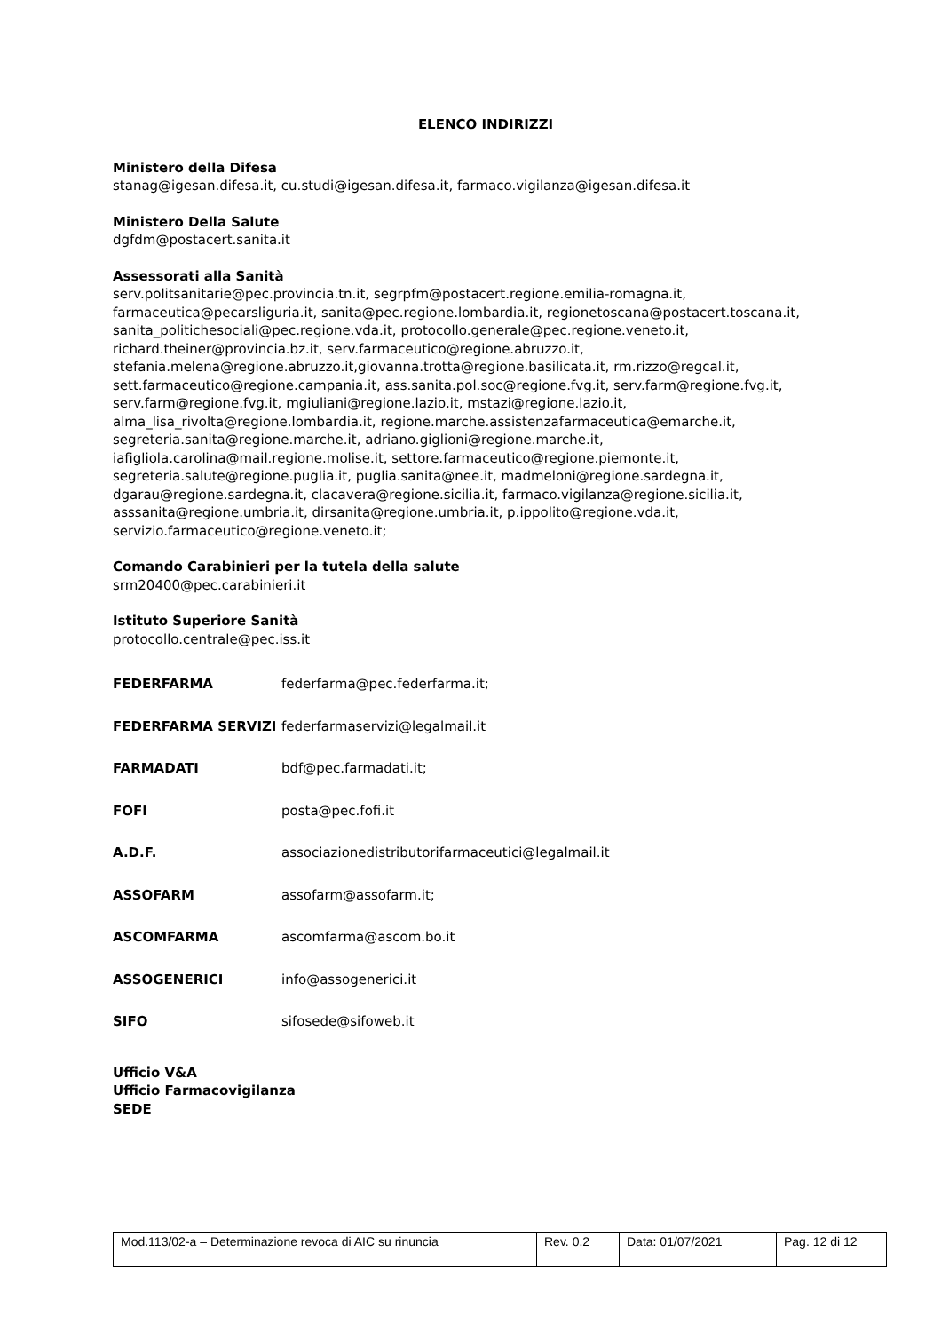ELENCO INDIRIZZI
Ministero della Difesa
stanag@igesan.difesa.it, cu.studi@igesan.difesa.it, farmaco.vigilanza@igesan.difesa.it
Ministero Della Salute
dgfdm@postacert.sanita.it
Assessorati alla Sanità
serv.politsanitarie@pec.provincia.tn.it, segrpfm@postacert.regione.emilia-romagna.it, farmaceutica@pecarsliguria.it, sanita@pec.regione.lombardia.it, regionetoscana@postacert.toscana.it, sanita_politichesociali@pec.regione.vda.it, protocollo.generale@pec.regione.veneto.it, richard.theiner@provincia.bz.it, serv.farmaceutico@regione.abruzzo.it, stefania.melena@regione.abruzzo.it,giovanna.trotta@regione.basilicata.it, rm.rizzo@regcal.it, sett.farmaceutico@regione.campania.it, ass.sanita.pol.soc@regione.fvg.it, serv.farm@regione.fvg.it, serv.farm@regione.fvg.it, mgiuliani@regione.lazio.it, mstazi@regione.lazio.it, alma_lisa_rivolta@regione.lombardia.it, regione.marche.assistenzafarmaceutica@emarche.it, segreteria.sanita@regione.marche.it, adriano.giglioni@regione.marche.it, iafigliola.carolina@mail.regione.molise.it, settore.farmaceutico@regione.piemonte.it, segreteria.salute@regione.puglia.it, puglia.sanita@nee.it, madmeloni@regione.sardegna.it, dgarau@regione.sardegna.it, clacavera@regione.sicilia.it, farmaco.vigilanza@regione.sicilia.it, asssanita@regione.umbria.it, dirsanita@regione.umbria.it, p.ippolito@regione.vda.it, servizio.farmaceutico@regione.veneto.it;
Comando Carabinieri per la tutela della salute
srm20400@pec.carabinieri.it
Istituto Superiore Sanità
protocollo.centrale@pec.iss.it
| FEDERFARMA | federfarma@pec.federfarma.it; |
| FEDERFARMA SERVIZI | federfarmaservizi@legalmail.it |
| FARMADATI | bdf@pec.farmadati.it; |
| FOFI | posta@pec.fofi.it |
| A.D.F. | associazionedistributorifarmaceutici@legalmail.it |
| ASSOFARM | assofarm@assofarm.it; |
| ASCOMFARMA | ascomfarma@ascom.bo.it |
| ASSOGENERICI | info@assogenerici.it |
| SIFO | sifosede@sifoweb.it |
Ufficio V&A
Ufficio Farmacovigilanza
SEDE
| Mod.113/02-a – Determinazione revoca di AIC su rinuncia | Rev. 0.2 | Data: 01/07/2021 | Pag. 12 di 12 |